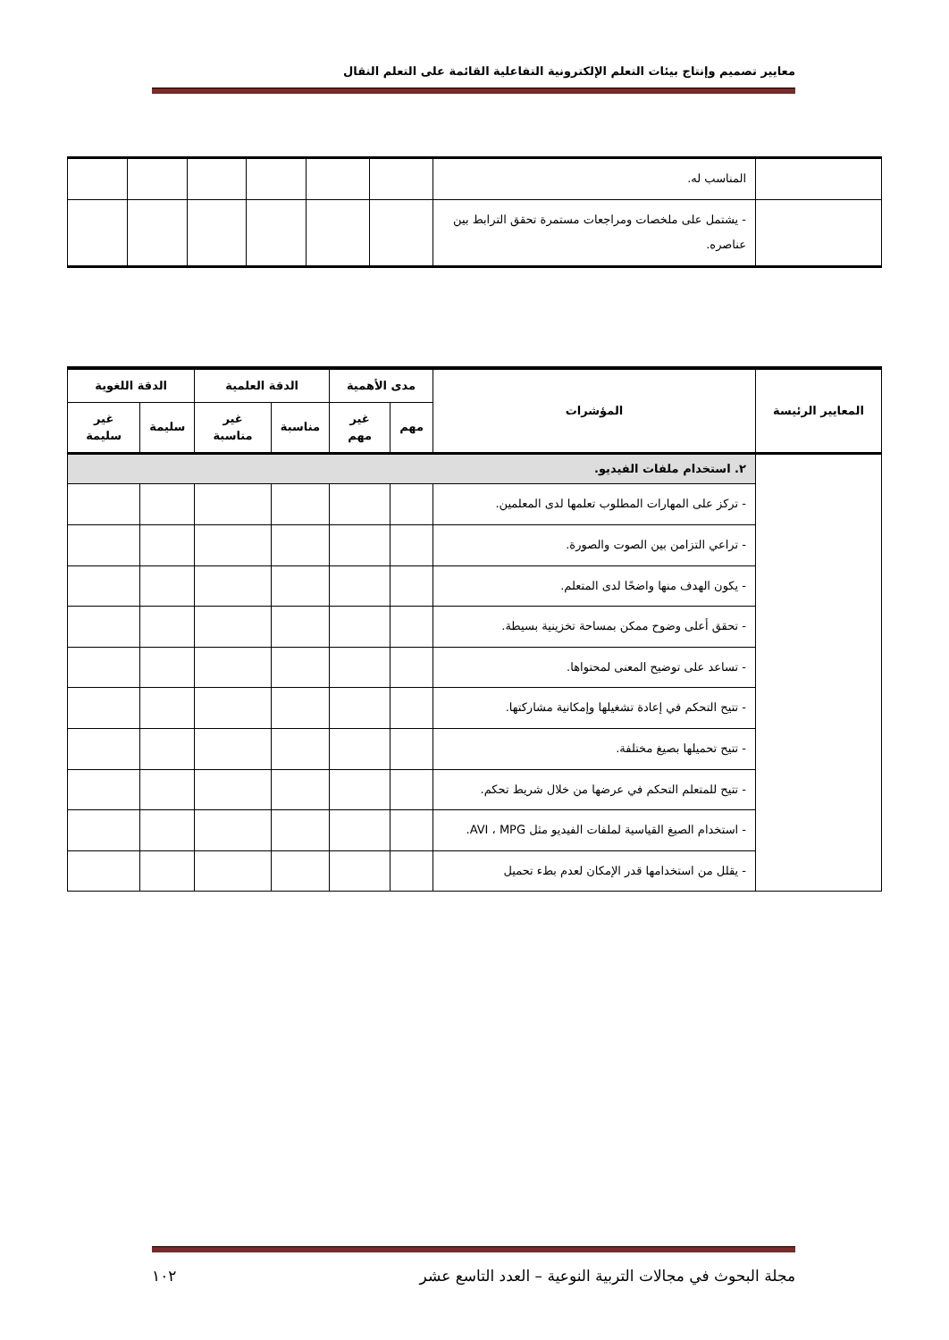معايير تصميم وإنتاج بيئات التعلم الإلكترونية التفاعلية القائمة على التعلم النقال
| | المناسب له. | | | | | | |
| | - يشتمل على ملخصات ومراجعات مستمرة تحقق الترابط بين عناصره. | | | | | | |
| المعايير الرئيسة | المؤشرات | مدى الأهمية | | الدقة العلمية | | الدقة اللغوية | |
| --- | --- | --- | --- | --- | --- | --- | --- |
| | | مهم | غير مهم | مناسبة | غير مناسبة | سليمة | غير سليمة |
| | ٢. استخدام ملفات الفيديو. | | | | | | |
| | - تركز على المهارات المطلوب تعلمها لدى المعلمين. | | | | | | |
| | - تراعي التزامن بين الصوت والصورة. | | | | | | |
| | - يكون الهدف منها واضحًا لدى المتعلم. | | | | | | |
| | - تحقق أعلى وضوح ممكن بمساحة تخزينية بسيطة. | | | | | | |
| | - تساعد على توضيح المعنى لمحتواها. | | | | | | |
| | - تتيح التحكم في إعادة تشغيلها وإمكانية مشاركتها. | | | | | | |
| | - تتيح تحميلها بصيغ مختلفة. | | | | | | |
| | - تتيح للمتعلم التحكم في عرضها من خلال شريط تحكم. | | | | | | |
| | - استخدام الصيغ القياسية لملفات الفيديو مثل AVI ، MPG. | | | | | | |
| | - يقلل من استخدامها قدر الإمكان لعدم بطء تحميل | | | | | | |
مجلة البحوث في مجالات التربية النوعية – العدد التاسع عشر ١٠٢